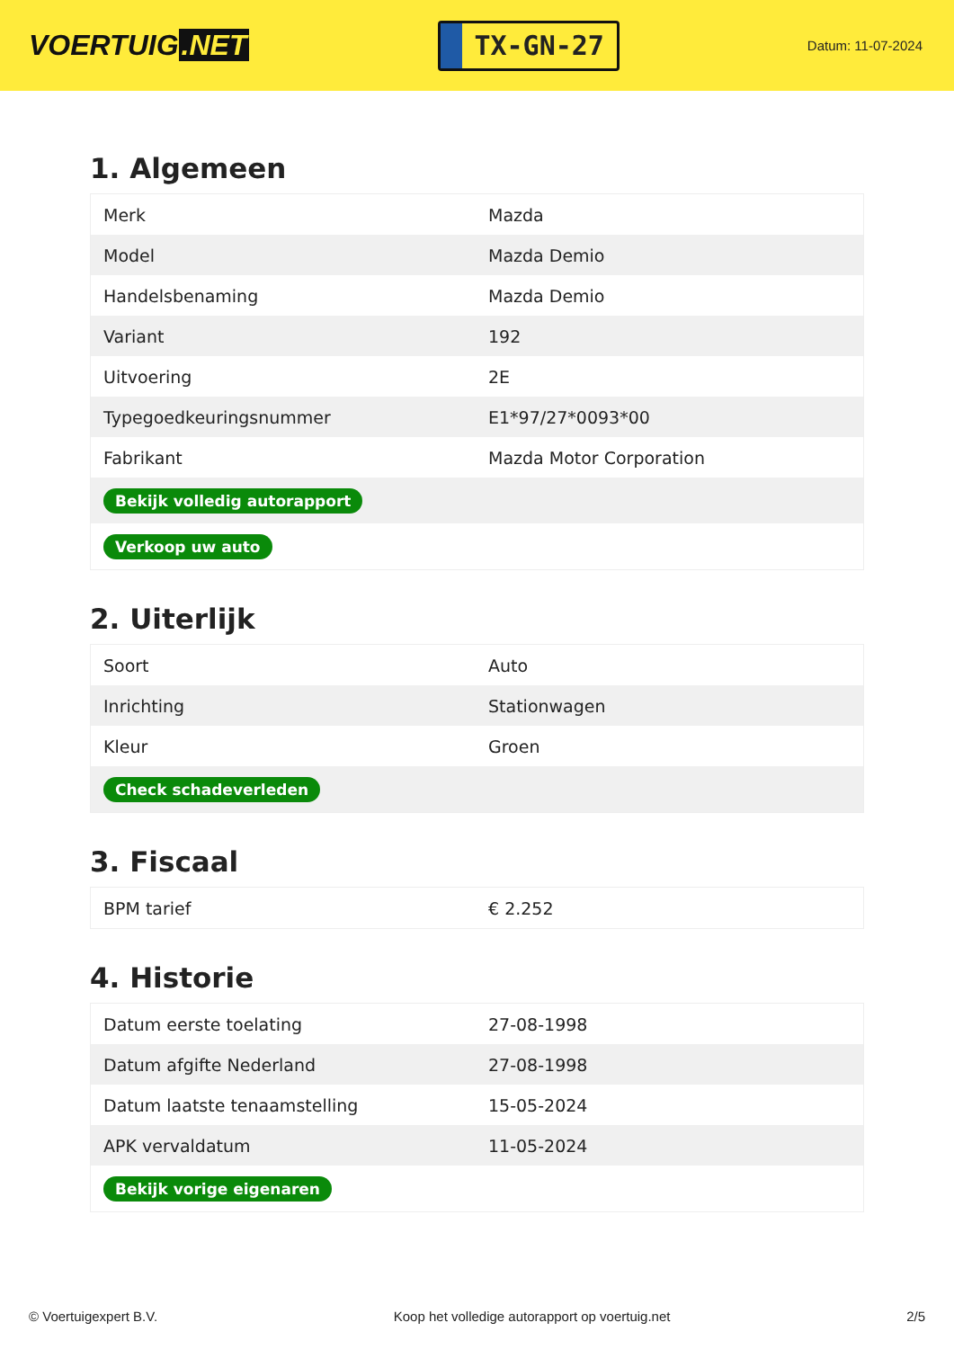VOERTUIG.NET
TX-GN-27
Datum: 11-07-2024
1. Algemeen
| Merk | Mazda |
| Model | Mazda Demio |
| Handelsbenaming | Mazda Demio |
| Variant | 192 |
| Uitvoering | 2E |
| Typegoedkeuringsnummer | E1*97/27*0093*00 |
| Fabrikant | Mazda Motor Corporation |
| Bekijk volledig autorapport | |
| Verkoop uw auto | |
2. Uiterlijk
| Soort | Auto |
| Inrichting | Stationwagen |
| Kleur | Groen |
| Check schadeverleden | |
3. Fiscaal
| BPM tarief | € 2.252 |
4. Historie
| Datum eerste toelating | 27-08-1998 |
| Datum afgifte Nederland | 27-08-1998 |
| Datum laatste tenaamstelling | 15-05-2024 |
| APK vervaldatum | 11-05-2024 |
| Bekijk vorige eigenaren | |
© Voertuigexpert B.V. Koop het volledige autorapport op voertuig.net 2/5